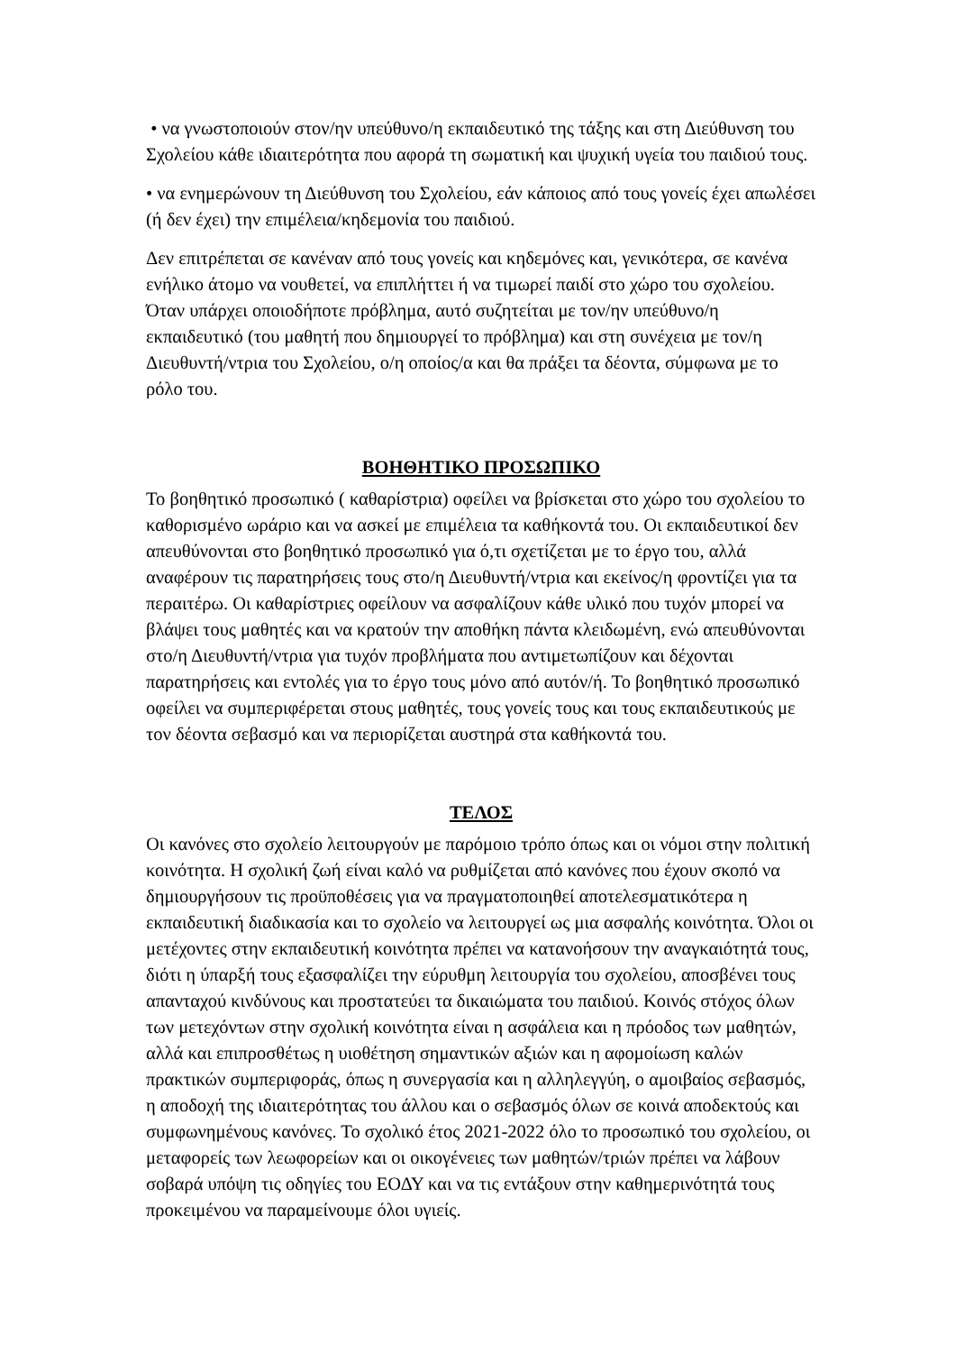• να γνωστοποιούν στον/ην υπεύθυνο/η εκπαιδευτικό της τάξης και στη Διεύθυνση του Σχολείου κάθε ιδιαιτερότητα που αφορά τη σωματική και ψυχική υγεία του παιδιού τους.
• να ενημερώνουν τη Διεύθυνση του Σχολείου, εάν κάποιος από τους γονείς έχει απωλέσει (ή δεν έχει) την επιμέλεια/κηδεμονία του παιδιού.
Δεν επιτρέπεται σε κανέναν από τους γονείς και κηδεμόνες και, γενικότερα, σε κανένα ενήλικο άτομο να νουθετεί, να επιπλήττει ή να τιμωρεί παιδί στο χώρο του σχολείου. Όταν υπάρχει οποιοδήποτε πρόβλημα, αυτό συζητείται με τον/ην υπεύθυνο/η εκπαιδευτικό (του μαθητή που δημιουργεί το πρόβλημα) και στη συνέχεια με τον/η Διευθυντή/ντρια του Σχολείου, ο/η οποίος/α και θα πράξει τα δέοντα, σύμφωνα με το ρόλο του.
ΒΟΗΘΗΤΙΚΟ ΠΡΟΣΩΠΙΚΟ
Το βοηθητικό προσωπικό ( καθαρίστρια) οφείλει να βρίσκεται στο χώρο του σχολείου το καθορισμένο ωράριο και να ασκεί με επιμέλεια τα καθήκοντά του. Οι εκπαιδευτικοί δεν απευθύνονται στο βοηθητικό προσωπικό για ό,τι σχετίζεται με το έργο του, αλλά αναφέρουν τις παρατηρήσεις τους στο/η Διευθυντή/ντρια και εκείνος/η φροντίζει για τα περαιτέρω. Οι καθαρίστριες οφείλουν να ασφαλίζουν κάθε υλικό που τυχόν μπορεί να βλάψει τους μαθητές και να κρατούν την αποθήκη πάντα κλειδωμένη, ενώ απευθύνονται στο/η Διευθυντή/ντρια για τυχόν προβλήματα που αντιμετωπίζουν και δέχονται παρατηρήσεις και εντολές για το έργο τους μόνο από αυτόν/ή. Το βοηθητικό προσωπικό οφείλει να συμπεριφέρεται στους μαθητές, τους γονείς τους και τους εκπαιδευτικούς με τον δέοντα σεβασμό και να περιορίζεται αυστηρά στα καθήκοντά του.
ΤΕΛΟΣ
Οι κανόνες στο σχολείο λειτουργούν με παρόμοιο τρόπο όπως και οι νόμοι στην πολιτική κοινότητα. Η σχολική ζωή είναι καλό να ρυθμίζεται από κανόνες που έχουν σκοπό να δημιουργήσουν τις προϋποθέσεις για να πραγματοποιηθεί αποτελεσματικότερα η εκπαιδευτική διαδικασία και το σχολείο να λειτουργεί ως μια ασφαλής κοινότητα. Όλοι οι μετέχοντες στην εκπαιδευτική κοινότητα πρέπει να κατανοήσουν την αναγκαιότητά τους, διότι η ύπαρξή τους εξασφαλίζει την εύρυθμη λειτουργία του σχολείου, αποσβένει τους απανταχού κινδύνους και προστατεύει τα δικαιώματα του παιδιού. Κοινός στόχος όλων των μετεχόντων στην σχολική κοινότητα είναι η ασφάλεια και η πρόοδος των μαθητών, αλλά και επιπροσθέτως η υιοθέτηση σημαντικών αξιών και η αφομοίωση καλών πρακτικών συμπεριφοράς, όπως η συνεργασία και η αλληλεγγύη, ο αμοιβαίος σεβασμός, η αποδοχή της ιδιαιτερότητας του άλλου και ο σεβασμός όλων σε κοινά αποδεκτούς και συμφωνημένους κανόνες. Το σχολικό έτος 2021-2022 όλο το προσωπικό του σχολείου, οι μεταφορείς των λεωφορείων και οι οικογένειες των μαθητών/τριών πρέπει να λάβουν σοβαρά υπόψη τις οδηγίες του ΕΟΔΥ και να τις εντάξουν στην καθημερινότητά τους προκειμένου να παραμείνουμε όλοι υγιείς.